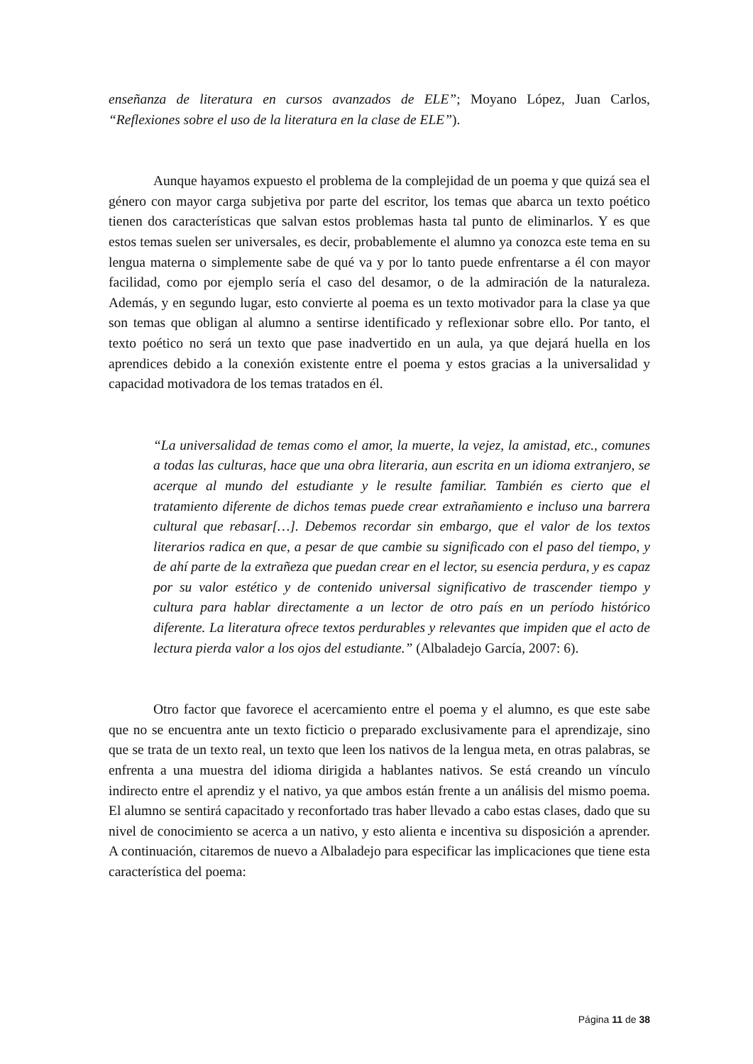enseñanza de literatura en cursos avanzados de ELE”; Moyano López, Juan Carlos, “Reflexiones sobre el uso de la literatura en la clase de ELE”).
Aunque hayamos expuesto el problema de la complejidad de un poema y que quizá sea el género con mayor carga subjetiva por parte del escritor, los temas que abarca un texto poético tienen dos características que salvan estos problemas hasta tal punto de eliminarlos. Y es que estos temas suelen ser universales, es decir, probablemente el alumno ya conozca este tema en su lengua materna o simplemente sabe de qué va y por lo tanto puede enfrentarse a él con mayor facilidad, como por ejemplo sería el caso del desamor, o de la admiración de la naturaleza. Además, y en segundo lugar, esto convierte al poema es un texto motivador para la clase ya que son temas que obligan al alumno a sentirse identificado y reflexionar sobre ello. Por tanto, el texto poético no será un texto que pase inadvertido en un aula, ya que dejará huella en los aprendices debido a la conexión existente entre el poema y estos gracias a la universalidad y capacidad motivadora de los temas tratados en él.
“La universalidad de temas como el amor, la muerte, la vejez, la amistad, etc., comunes a todas las culturas, hace que una obra literaria, aun escrita en un idioma extranjero, se acerque al mundo del estudiante y le resulte familiar. También es cierto que el tratamiento diferente de dichos temas puede crear extrañamiento e incluso una barrera cultural que rebasar[…]. Debemos recordar sin embargo, que el valor de los textos literarios radica en que, a pesar de que cambie su significado con el paso del tiempo, y de ahí parte de la extrañeza que puedan crear en el lector, su esencia perdura, y es capaz por su valor estético y de contenido universal significativo de trascender tiempo y cultura para hablar directamente a un lector de otro país en un período histórico diferente. La literatura ofrece textos perdurables y relevantes que impiden que el acto de lectura pierda valor a los ojos del estudiante.” (Albaladejo García, 2007: 6).
Otro factor que favorece el acercamiento entre el poema y el alumno, es que este sabe que no se encuentra ante un texto ficticio o preparado exclusivamente para el aprendizaje, sino que se trata de un texto real, un texto que leen los nativos de la lengua meta, en otras palabras, se enfrenta a una muestra del idioma dirigida a hablantes nativos. Se está creando un vínculo indirecto entre el aprendiz y el nativo, ya que ambos están frente a un análisis del mismo poema. El alumno se sentirá capacitado y reconfortado tras haber llevado a cabo estas clases, dado que su nivel de conocimiento se acerca a un nativo, y esto alienta e incentiva su disposición a aprender. A continuación, citaremos de nuevo a Albaladejo para especificar las implicaciones que tiene esta característica del poema:
Página 11 de 38